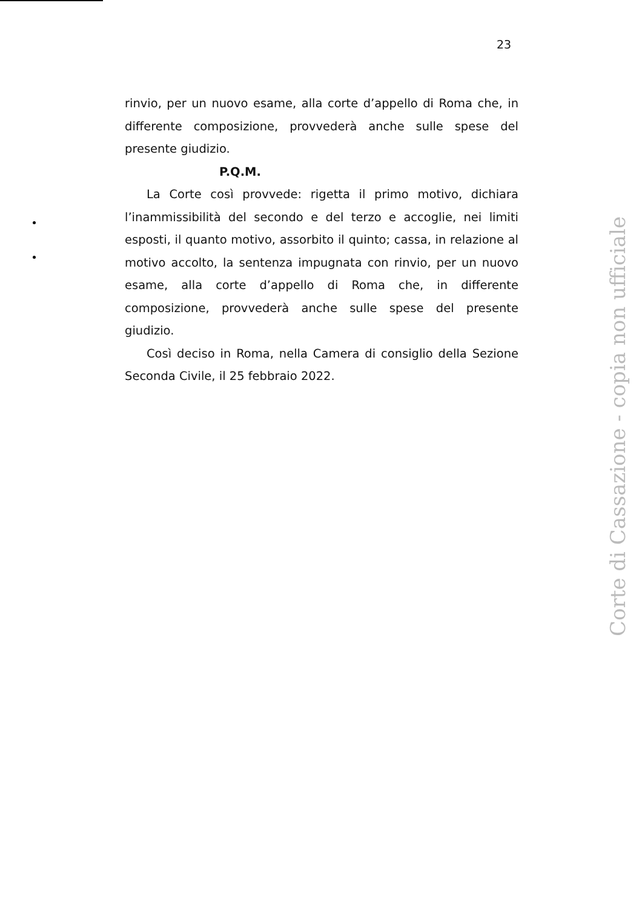23
rinvio, per un nuovo esame, alla corte d’appello di Roma che, in differente composizione, provvederà anche sulle spese del presente giudizio.
P.Q.M.
La Corte così provvede: rigetta il primo motivo, dichiara l’inammissibilità del secondo e del terzo e accoglie, nei limiti esposti, il quanto motivo, assorbito il quinto; cassa, in relazione al motivo accolto, la sentenza impugnata con rinvio, per un nuovo esame, alla corte d’appello di Roma che, in differente composizione, provvederà anche sulle spese del presente giudizio.
Così deciso in Roma, nella Camera di consiglio della Sezione Seconda Civile, il 25 febbraio 2022.
Corte di Cassazione - copia non ufficiale